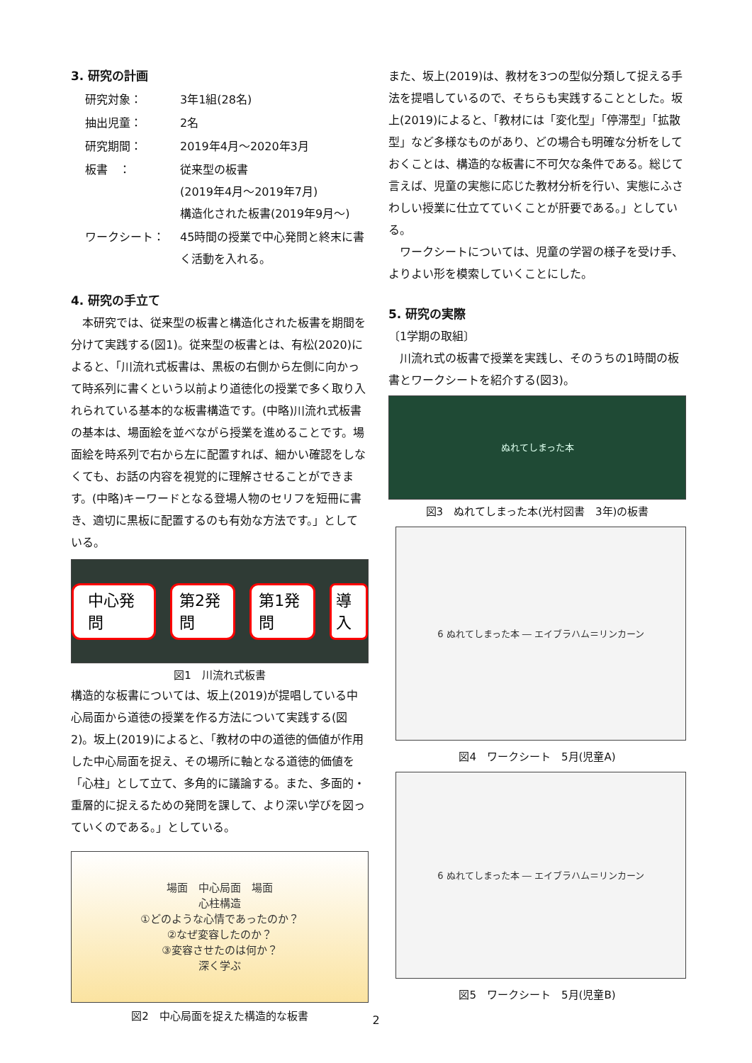3. 研究の計画
| 研究対象： | 3年1組(28名) |
| 抽出児童： | 2名 |
| 研究期間： | 2019年4月～2020年3月 |
| 板書 ： | 従来型の板書 (2019年4月～2019年7月) 構造化された板書(2019年9月～) |
| ワークシート： | 45時間の授業で中心発問と終末に書く活動を入れる。 |
4. 研究の手立て
本研究では、従来型の板書と構造化された板書を期間を分けて実践する(図1)。従来型の板書とは、有松(2020)によると、「川流れ式板書は、黒板の右側から左側に向かって時系列に書くという以前より道徳化の授業で多く取り入れられている基本的な板書構造です。(中略)川流れ式板書の基本は、場面絵を並べながら授業を進めることです。場面絵を時系列で右から左に配置すれば、細かい確認をしなくても、お話の内容を視覚的に理解させることができます。(中略)キーワードとなる登場人物のセリフを短冊に書き、適切に黒板に配置するのも有効な方法です。」としている。
中心発問 第2発問 第1発問 導入
図1　川流れ式板書
構造的な板書については、坂上(2019)が提唱している中心局面から道徳の授業を作る方法について実践する(図2)。坂上(2019)によると、「教材の中の道徳的価値が作用した中心局面を捉え、その場所に軸となる道徳的価値を「心柱」として立て、多角的に議論する。また、多面的・重層的に捉えるための発問を課して、より深い学びを図っていくのである。」としている。
場面　中心局面　場面
心柱構造
①どのような心情であったのか？
②なぜ変容したのか？
③変容させたのは何か？
深く学ぶ
図2　中心局面を捉えた構造的な板書
また、坂上(2019)は、教材を3つの型似分類して捉える手法を提唱しているので、そちらも実践することとした。坂上(2019)によると、「教材には「変化型」「停滞型」「拡散型」など多様なものがあり、どの場合も明確な分析をしておくことは、構造的な板書に不可欠な条件である。総じて言えば、児童の実態に応じた教材分析を行い、実態にふさわしい授業に仕立てていくことが肝要である。」としている。
ワークシートについては、児童の学習の様子を受け手、よりよい形を模索していくことにした。
5. 研究の実際
〔1学期の取組〕
川流れ式の板書で授業を実践し、そのうちの1時間の板書とワークシートを紹介する(図3)。
ぬれてしまった本
図3　ぬれてしまった本(光村図書　3年)の板書
6 ぬれてしまった本 ― エイブラハム＝リンカーン
図4　ワークシート　5月(児童A)
6 ぬれてしまった本 ― エイブラハム＝リンカーン
図5　ワークシート　5月(児童B)
2